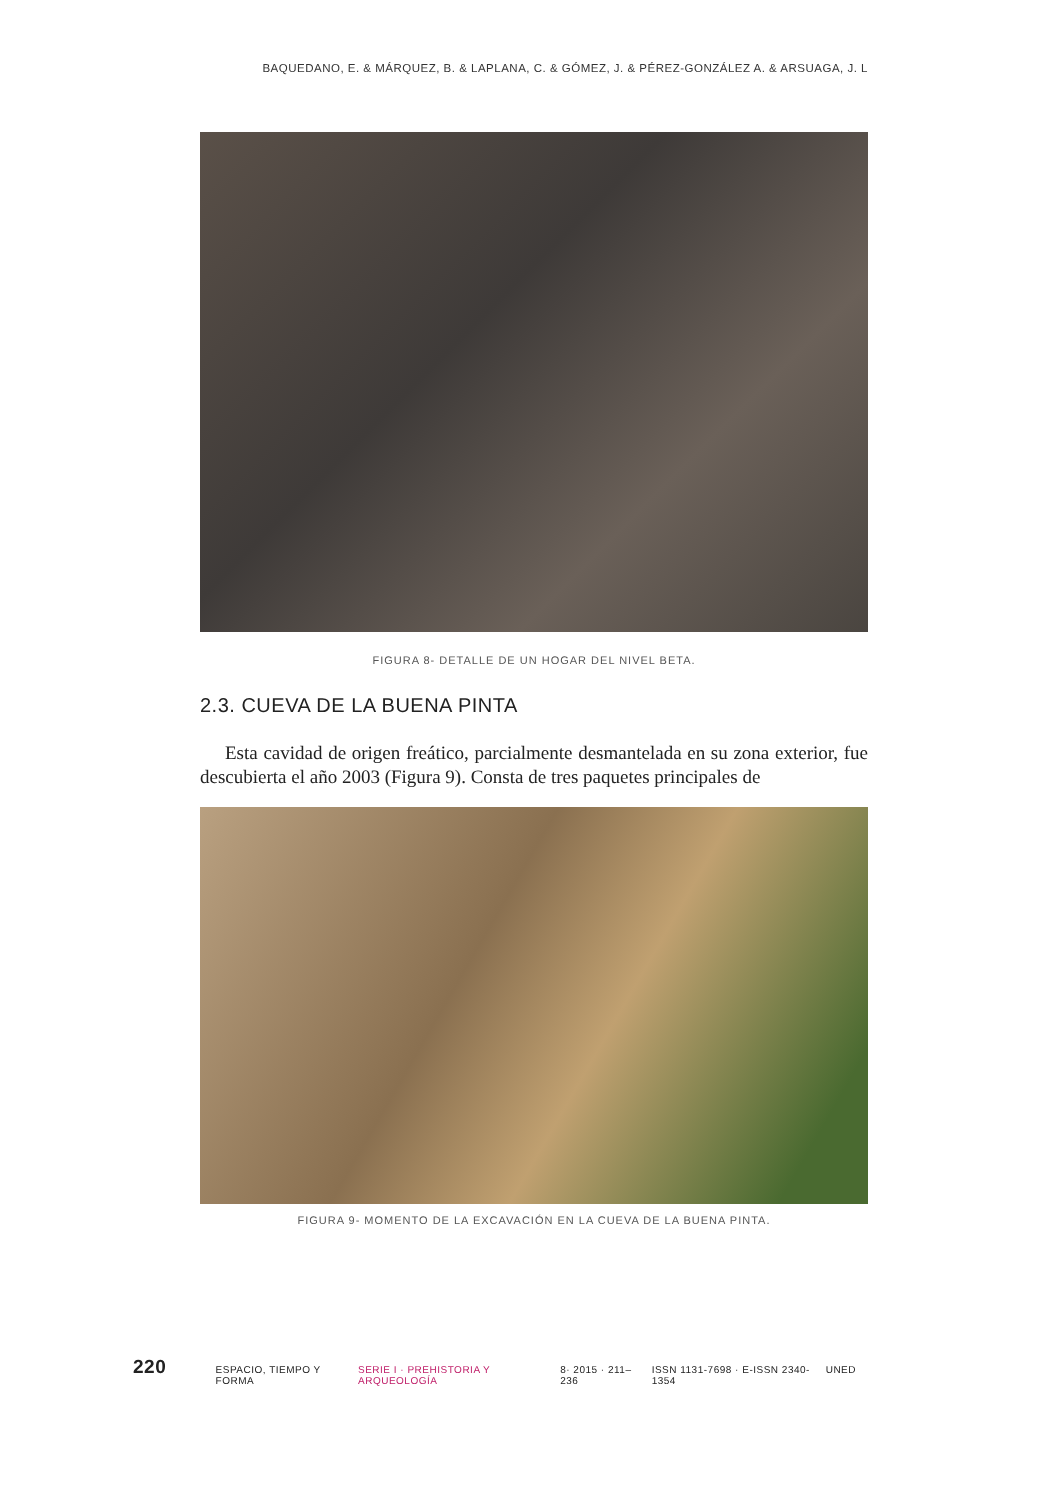BAQUEDANO, E. & MÁRQUEZ, B. & LAPLANA, C. & GÓMEZ, J. & PÉREZ-GONZÁLEZ A. & ARSUAGA, J. L
FIGURA 8- DETALLE DE UN HOGAR DEL NIVEL BETA.
2.3. CUEVA DE LA BUENA PINTA
Esta cavidad de origen freático, parcialmente desmantelada en su zona exterior, fue descubierta el año 2003 (Figura 9). Consta de tres paquetes principales de
FIGURA 9- MOMENTO DE LA EXCAVACIÓN EN LA CUEVA DE LA BUENA PINTA.
220
ESPACIO, TIEMPO Y FORMA SERIE I · PREHISTORIA Y ARQUEOLOGÍA 8· 2015 · 211–236 ISSN 1131-7698 · E-ISSN 2340-1354 UNED